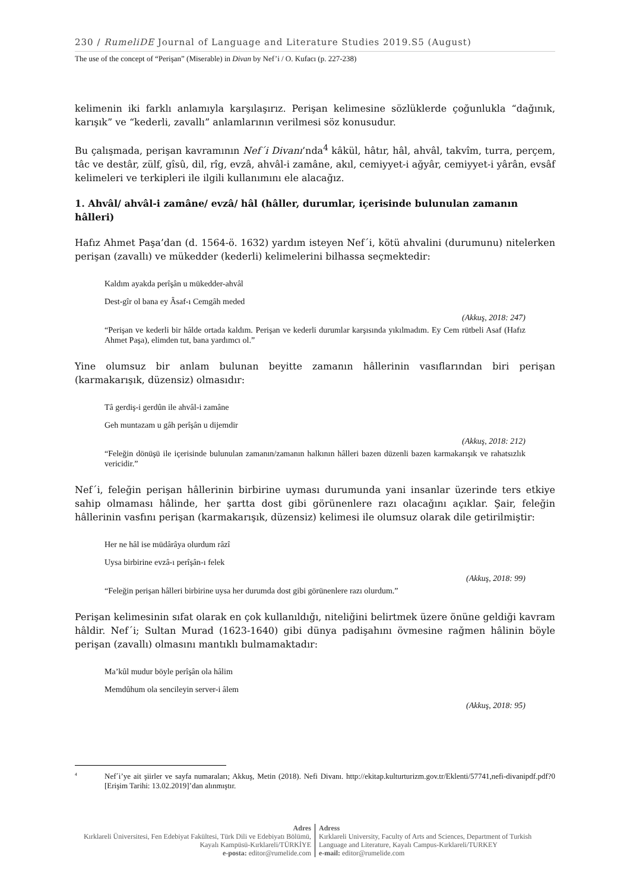230 / RumeliDE Journal of Language and Literature Studies 2019.S5 (August)
The use of the concept of “Perişan” (Miserable) in Divan by Nef’i / O. Kufacı (p. 227-238)
kelimenin iki farklı anlamıyla karşılaşırız. Perişan kelimesine sözlüklerde çoğunlukla “dağınık, karışık” ve “kederli, zavallı” anlamlarının verilmesi söz konusudur.
Bu çalışmada, perişan kavramının Nef´i Divanı’nda<sup>4</sup> kâkül, hâtır, hâl, ahvâl, takvîm, turra, perçem, tâc ve destâr, zülf, gîsû, dil, rîg, evzâ, ahvâl-i zamâne, akıl, cemiyyet-i ağyâr, cemiyyet-i yârân, evsâf kelimeleri ve terkipleri ile ilgili kullanımını ele alacağız.
1. Ahvâl/ ahvâl-i zamâne/ evzâ/ hâl (hâller, durumlar, içerisinde bulunulan zamanın hâlleri)
Hafız Ahmet Paşa’dan (d. 1564-ö. 1632) yardım isteyen Nef´i, kötü ahvalini (durumunu) nitelerken perişan (zavallı) ve mükedder (kederli) kelimelerini bilhassa seçmektedir:
Kaldım ayakda perîşân u mükedder-ahvâl
Dest-gîr ol bana ey Âsaf-ı Cemgâh meded
(Akkuş, 2018: 247)
“Perişan ve kederli bir hâlde ortada kaldım. Perişan ve kederli durumlar karşısında yıkılmadım. Ey Cem rütbeli Asaf (Hafız Ahmet Paşa), elimden tut, bana yardımcı ol.”
Yine olumsuz bir anlam bulunan beyitte zamanın hâllerinin vasıflarından biri perişan (karmakarışık, düzensiz) olmasıdır:
Tâ gerdiş-i gerdûn ile ahvâl-i zamâne
Geh muntazam u gâh perîşân u dijemdir
(Akkuş, 2018: 212)
“Feleğin dönüşü ile içerisinde bulunulan zamanın/zamanın halkının hâlleri bazen düzenli bazen karmakarışık ve rahatsızlık vericidir.”
Nef´i, feleğin perişan hâllerinin birbirine uyması durumunda yani insanlar üzerinde ters etkiye sahip olmaması hâlinde, her şartta dost gibi görünenlere razı olacağını açıklar. Şair, feleğin hâllerinin vasfını perişan (karmakarışık, düzensiz) kelimesi ile olumsuz olarak dile getirilmiştir:
Her ne hâl ise müdârâya olurdum râzî
Uysa birbirine evzâ-ı perîşân-ı felek
(Akkuş, 2018: 99)
“Feleğin perişan hâlleri birbirine uysa her durumda dost gibi görünenlere razı olurdum.”
Perişan kelimesinin sıfat olarak en çok kullanıldığı, niteliğini belirtmek üzere önüne geldiği kavram hâldir. Nef´i; Sultan Murad (1623-1640) gibi dünya padişahını övmesine rağmen hâlinin böyle perişan (zavallı) olmasını mantıklı bulmamaktadır:
Ma’kûl mudur böyle perîşân ola hâlim
Memdûhum ola sencileyin server-i âlem
(Akkuş, 2018: 95)
<sup>4</sup> Nef´i’ye ait şiirler ve sayfa numaraları; Akkuş, Metin (2018). Nefi Divanı. http://ekitap.kulturturizm.gov.tr/Eklenti/57741,nefi-divanipdf.pdf?0 [Erişim Tarihi: 13.02.2019]’dan alınmıştır.
Adres
Kırklareli Üniversitesi, Fen Edebiyat Fakültesi, Türk Dili ve Edebiyatı Bölümü, Kayalı Kampüsü-Kırklareli/TÜRKİYE
e-posta: editor@rumelide.com
Adress
Kırklareli University, Faculty of Arts and Sciences, Department of Turkish Language and Literature, Kayalı Campus-Kırklareli/TURKEY
e-mail: editor@rumelide.com